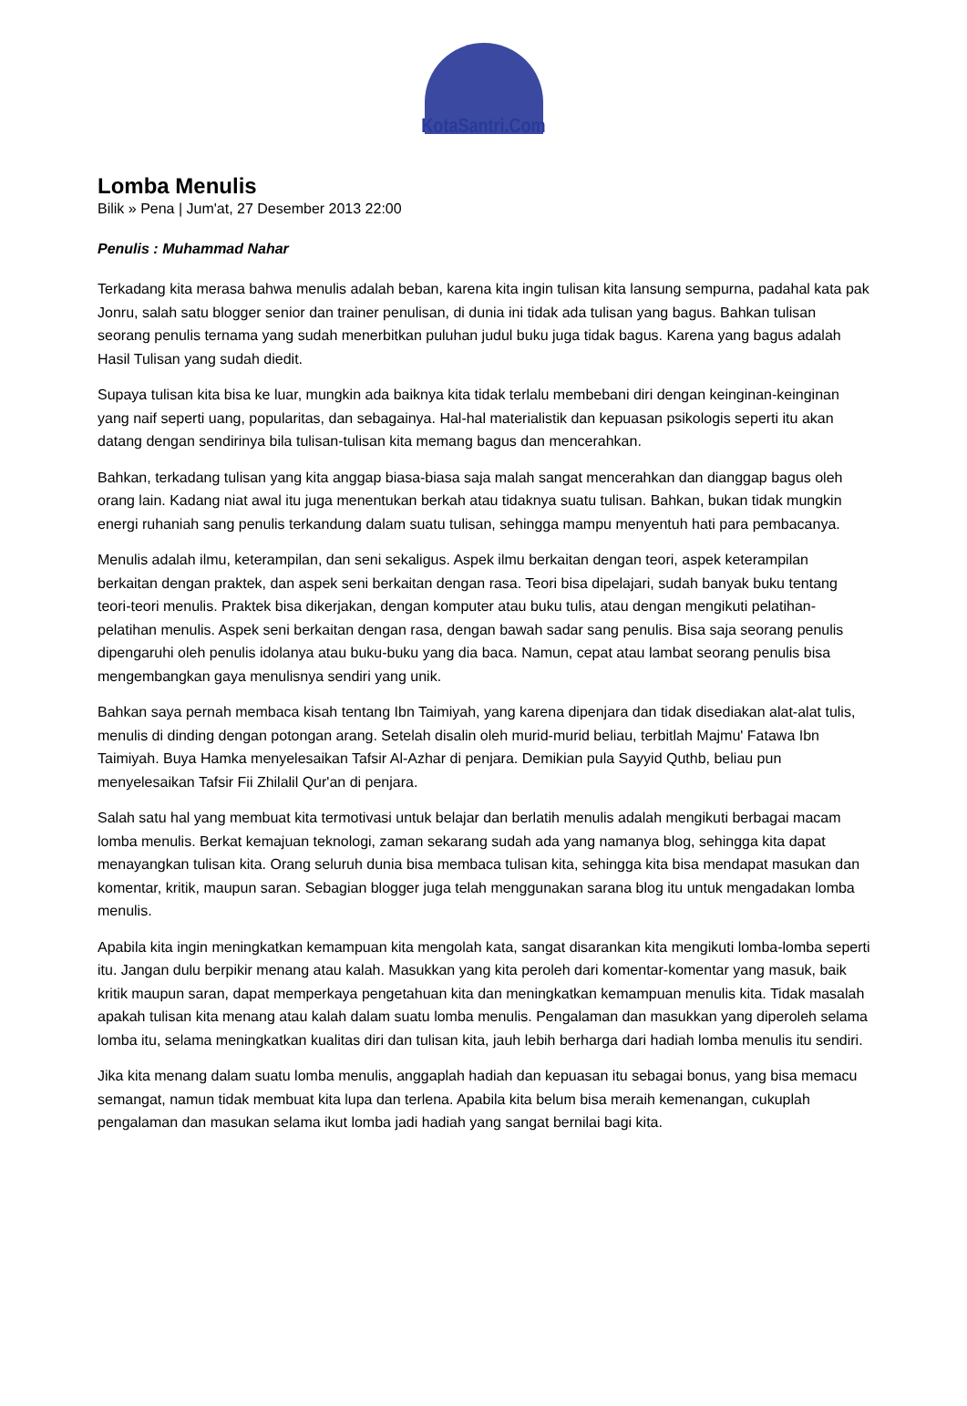KotaSantri.Com
Lomba Menulis
Bilik » Pena | Jum'at, 27 Desember 2013 22:00
Penulis : Muhammad Nahar
Terkadang kita merasa bahwa menulis adalah beban, karena kita ingin tulisan kita lansung sempurna, padahal kata pak Jonru, salah satu blogger senior dan trainer penulisan, di dunia ini tidak ada tulisan yang bagus. Bahkan tulisan seorang penulis ternama yang sudah menerbitkan puluhan judul buku juga tidak bagus. Karena yang bagus adalah Hasil Tulisan yang sudah diedit.
Supaya tulisan kita bisa ke luar, mungkin ada baiknya kita tidak terlalu membebani diri dengan keinginan-keinginan yang naif seperti uang, popularitas, dan sebagainya. Hal-hal materialistik dan kepuasan psikologis seperti itu akan datang dengan sendirinya bila tulisan-tulisan kita memang bagus dan mencerahkan.
Bahkan, terkadang tulisan yang kita anggap biasa-biasa saja malah sangat mencerahkan dan dianggap bagus oleh orang lain. Kadang niat awal itu juga menentukan berkah atau tidaknya suatu tulisan. Bahkan, bukan tidak mungkin energi ruhaniah sang penulis terkandung dalam suatu tulisan, sehingga mampu menyentuh hati para pembacanya.
Menulis adalah ilmu, keterampilan, dan seni sekaligus. Aspek ilmu berkaitan dengan teori, aspek keterampilan berkaitan dengan praktek, dan aspek seni berkaitan dengan rasa. Teori bisa dipelajari, sudah banyak buku tentang teori-teori menulis. Praktek bisa dikerjakan, dengan komputer atau buku tulis, atau dengan mengikuti pelatihan-pelatihan menulis. Aspek seni berkaitan dengan rasa, dengan bawah sadar sang penulis. Bisa saja seorang penulis dipengaruhi oleh penulis idolanya atau buku-buku yang dia baca. Namun, cepat atau lambat seorang penulis bisa mengembangkan gaya menulisnya sendiri yang unik.
Bahkan saya pernah membaca kisah tentang Ibn Taimiyah, yang karena dipenjara dan tidak disediakan alat-alat tulis, menulis di dinding dengan potongan arang. Setelah disalin oleh murid-murid beliau, terbitlah Majmu' Fatawa Ibn Taimiyah. Buya Hamka menyelesaikan Tafsir Al-Azhar di penjara. Demikian pula Sayyid Quthb, beliau pun menyelesaikan Tafsir Fii Zhilalil Qur'an di penjara.
Salah satu hal yang membuat kita termotivasi untuk belajar dan berlatih menulis adalah mengikuti berbagai macam lomba menulis. Berkat kemajuan teknologi, zaman sekarang sudah ada yang namanya blog, sehingga kita dapat menayangkan tulisan kita. Orang seluruh dunia bisa membaca tulisan kita, sehingga kita bisa mendapat masukan dan komentar, kritik, maupun saran. Sebagian blogger juga telah menggunakan sarana blog itu untuk mengadakan lomba menulis.
Apabila kita ingin meningkatkan kemampuan kita mengolah kata, sangat disarankan kita mengikuti lomba-lomba seperti itu. Jangan dulu berpikir menang atau kalah. Masukkan yang kita peroleh dari komentar-komentar yang masuk, baik kritik maupun saran, dapat memperkaya pengetahuan kita dan meningkatkan kemampuan menulis kita. Tidak masalah apakah tulisan kita menang atau kalah dalam suatu lomba menulis. Pengalaman dan masukkan yang diperoleh selama lomba itu, selama meningkatkan kualitas diri dan tulisan kita, jauh lebih berharga dari hadiah lomba menulis itu sendiri.
Jika kita menang dalam suatu lomba menulis, anggaplah hadiah dan kepuasan itu sebagai bonus, yang bisa memacu semangat, namun tidak membuat kita lupa dan terlena. Apabila kita belum bisa meraih kemenangan, cukuplah pengalaman dan masukan selama ikut lomba jadi hadiah yang sangat bernilai bagi kita.